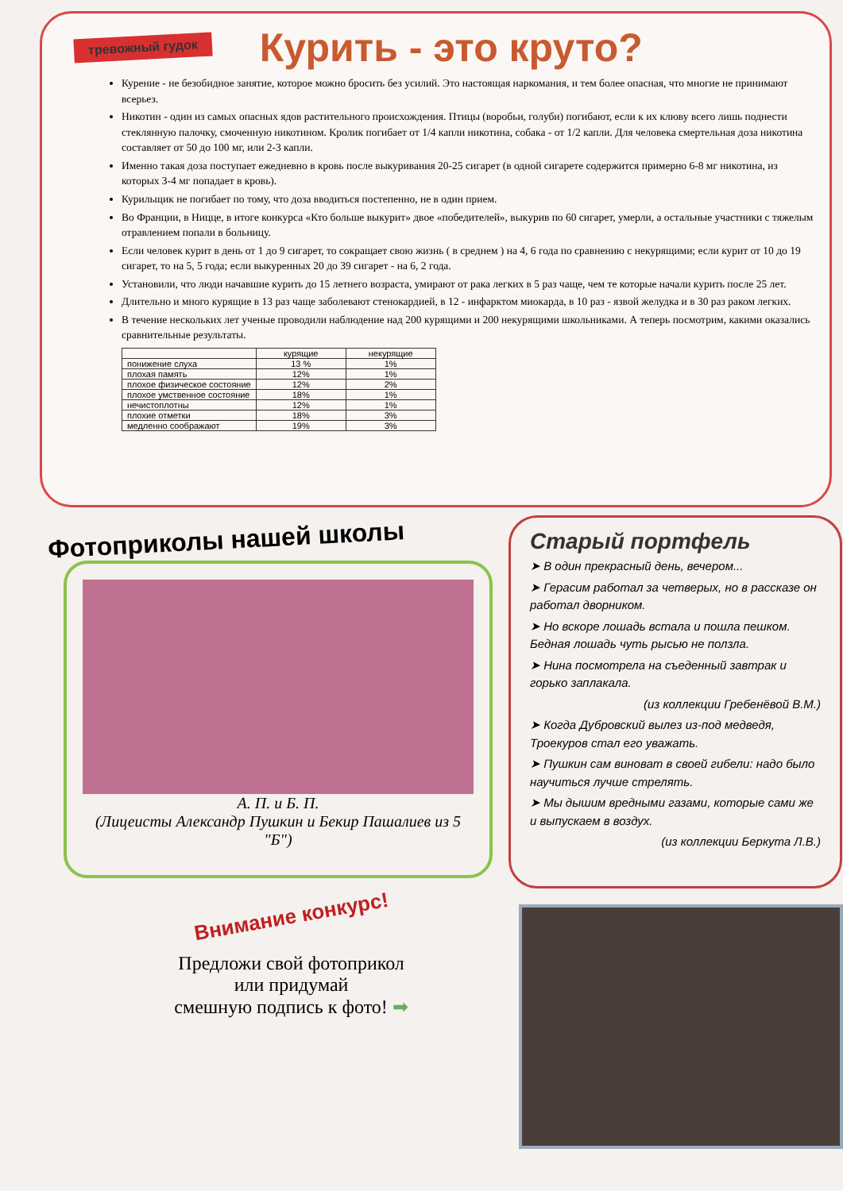тревожный гудок
Курить - это круто?
Курение - не безобидное занятие, которое можно бросить без усилий. Это настоящая наркомания, и тем более опасная, что многие не принимают всерьез.
Никотин - один из самых опасных ядов растительного происхождения. Птицы (воробьи, голуби) погибают, если к их клюву всего лишь поднести стеклянную палочку, смоченную никотином. Кролик погибает от 1/4 капли никотина, собака - от 1/2 капли. Для человека смертельная доза никотина составляет от 50 до 100 мг, или 2-3 капли.
Именно такая доза поступает ежедневно в кровь после выкуривания 20-25 сигарет (в одной сигарете содержится примерно 6-8 мг никотина, из которых 3-4 мг попадает в кровь).
Курильщик не погибает по тому, что доза вводиться постепенно, не в один прием.
Во Франции, в Ницце, в итоге конкурса «Кто больше выкурит» двое «победителей», выкурив по 60 сигарет, умерли, а остальные участники с тяжелым отравлением попали в больницу.
Если человек курит в день от 1 до 9 сигарет, то сокращает свою жизнь ( в среднем ) на 4, 6 года по сравнению с некурящими; если курит от 10 до 19 сигарет, то на 5, 5 года; если выкуренных 20 до 39 сигарет - на 6, 2 года.
Установили, что люди начавшие курить до 15 летнего возраста, умирают от рака легких в 5 раз чаще, чем те которые начали курить после 25 лет.
Длительно и много курящие в 13 раз чаще заболевают стенокардией, в 12 - инфарктом миокарда, в 10 раз - язвой желудка и в 30 раз раком легких.
В течение нескольких лет ученые проводили наблюдение над 200 курящими и 200 некурящими школьниками. А теперь посмотрим, какими оказались сравнительные результаты.
| | курящие | некурящие |
| --- | --- | --- |
| понижение слуха | 13 % | 1% |
| плохая память | 12% | 1% |
| плохое физическое состояние | 12% | 2% |
| плохое умственное состояние | 18% | 1% |
| нечистоплотны | 12% | 1% |
| плохие отметки | 18% | 3% |
| медленно соображают | 19% | 3% |
Фотоприколы нашей школы
А. П. и Б. П.
(Лицеисты Александр Пушкин и Бекир Пашалиев из 5 "Б")
Старый портфель
➤ В один прекрасный день, вечером...
➤ Герасим работал за четверых, но в рассказе он работал дворником.
➤ Но вскоре лошадь встала и пошла пешком. Бедная лошадь чуть рысью не ползла.
➤ Нина посмотрела на съеденный завтрак и горько заплакала.
(из коллекции Гребенёвой В.М.)
➤ Когда Дубровский вылез из-под медведя, Троекуров стал его уважать.
➤ Пушкин сам виноват в своей гибели: надо было научиться лучше стрелять.
➤ Мы дышим вредными газами, которые сами же и выпускаем в воздух.
(из коллекции Беркута Л.В.)
Внимание конкурс!
Предложи свой фотоприкол
или придумай
смешную подпись к фото! ➡